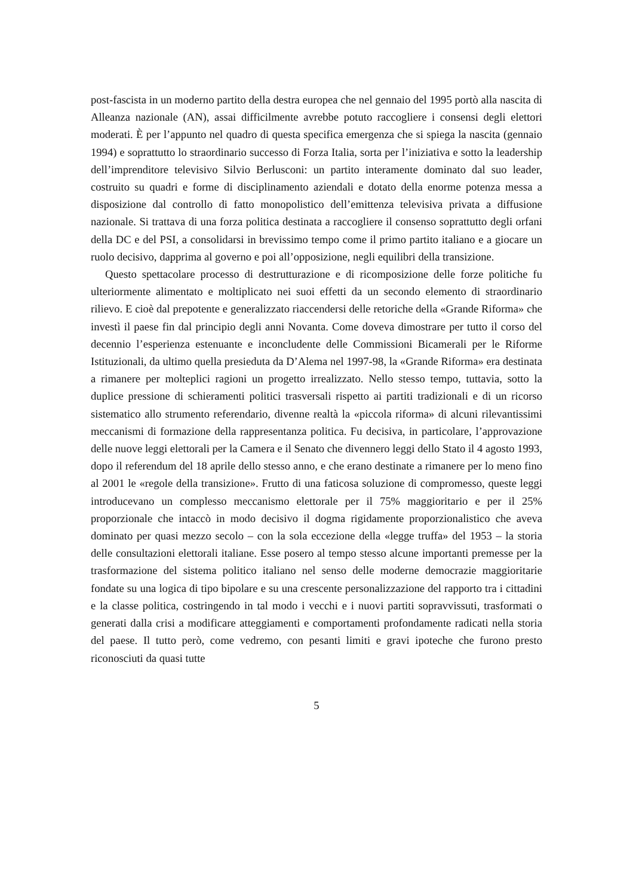post-fascista in un moderno partito della destra europea che nel gennaio del 1995 portò alla nascita di Alleanza nazionale (AN), assai difficilmente avrebbe potuto raccogliere i consensi degli elettori moderati. È per l’appunto nel quadro di questa specifica emergenza che si spiega la nascita (gennaio 1994) e soprattutto lo straordinario successo di Forza Italia, sorta per l’iniziativa e sotto la leadership dell’imprenditore televisivo Silvio Berlusconi: un partito interamente dominato dal suo leader, costruito su quadri e forme di disciplinamento aziendali e dotato della enorme potenza messa a disposizione dal controllo di fatto monopolistico dell’emittenza televisiva privata a diffusione nazionale. Si trattava di una forza politica destinata a raccogliere il consenso soprattutto degli orfani della DC e del PSI, a consolidarsi in brevissimo tempo come il primo partito italiano e a giocare un ruolo decisivo, dapprima al governo e poi all’opposizione, negli equilibri della transizione.
Questo spettacolare processo di destrutturazione e di ricomposizione delle forze politiche fu ulteriormente alimentato e moltiplicato nei suoi effetti da un secondo elemento di straordinario rilievo. E cioè dal prepotente e generalizzato riaccendersi delle retoriche della «Grande Riforma» che investì il paese fin dal principio degli anni Novanta. Come doveva dimostrare per tutto il corso del decennio l’esperienza estenuante e inconcludente delle Commissioni Bicamerali per le Riforme Istituzionali, da ultimo quella presieduta da D’Alema nel 1997-98, la «Grande Riforma» era destinata a rimanere per molteplici ragioni un progetto irrealizzato. Nello stesso tempo, tuttavia, sotto la duplice pressione di schieramenti politici trasversali rispetto ai partiti tradizionali e di un ricorso sistematico allo strumento referendario, divenne realtà la «piccola riforma» di alcuni rilevantissimi meccanismi di formazione della rappresentanza politica. Fu decisiva, in particolare, l’approvazione delle nuove leggi elettorali per la Camera e il Senato che divennero leggi dello Stato il 4 agosto 1993, dopo il referendum del 18 aprile dello stesso anno, e che erano destinate a rimanere per lo meno fino al 2001 le «regole della transizione». Frutto di una faticosa soluzione di compromesso, queste leggi introducevano un complesso meccanismo elettorale per il 75% maggioritario e per il 25% proporzionale che intaccò in modo decisivo il dogma rigidamente proporzionalistico che aveva dominato per quasi mezzo secolo – con la sola eccezione della «legge truffa» del 1953 – la storia delle consultazioni elettorali italiane. Esse posero al tempo stesso alcune importanti premesse per la trasformazione del sistema politico italiano nel senso delle moderne democrazie maggioritarie fondate su una logica di tipo bipolare e su una crescente personalizzazione del rapporto tra i cittadini e la classe politica, costringendo in tal modo i vecchi e i nuovi partiti sopravvissuti, trasformati o generati dalla crisi a modificare atteggiamenti e comportamenti profondamente radicati nella storia del paese. Il tutto però, come vedremo, con pesanti limiti e gravi ipoteche che furono presto riconosciuti da quasi tutte
5